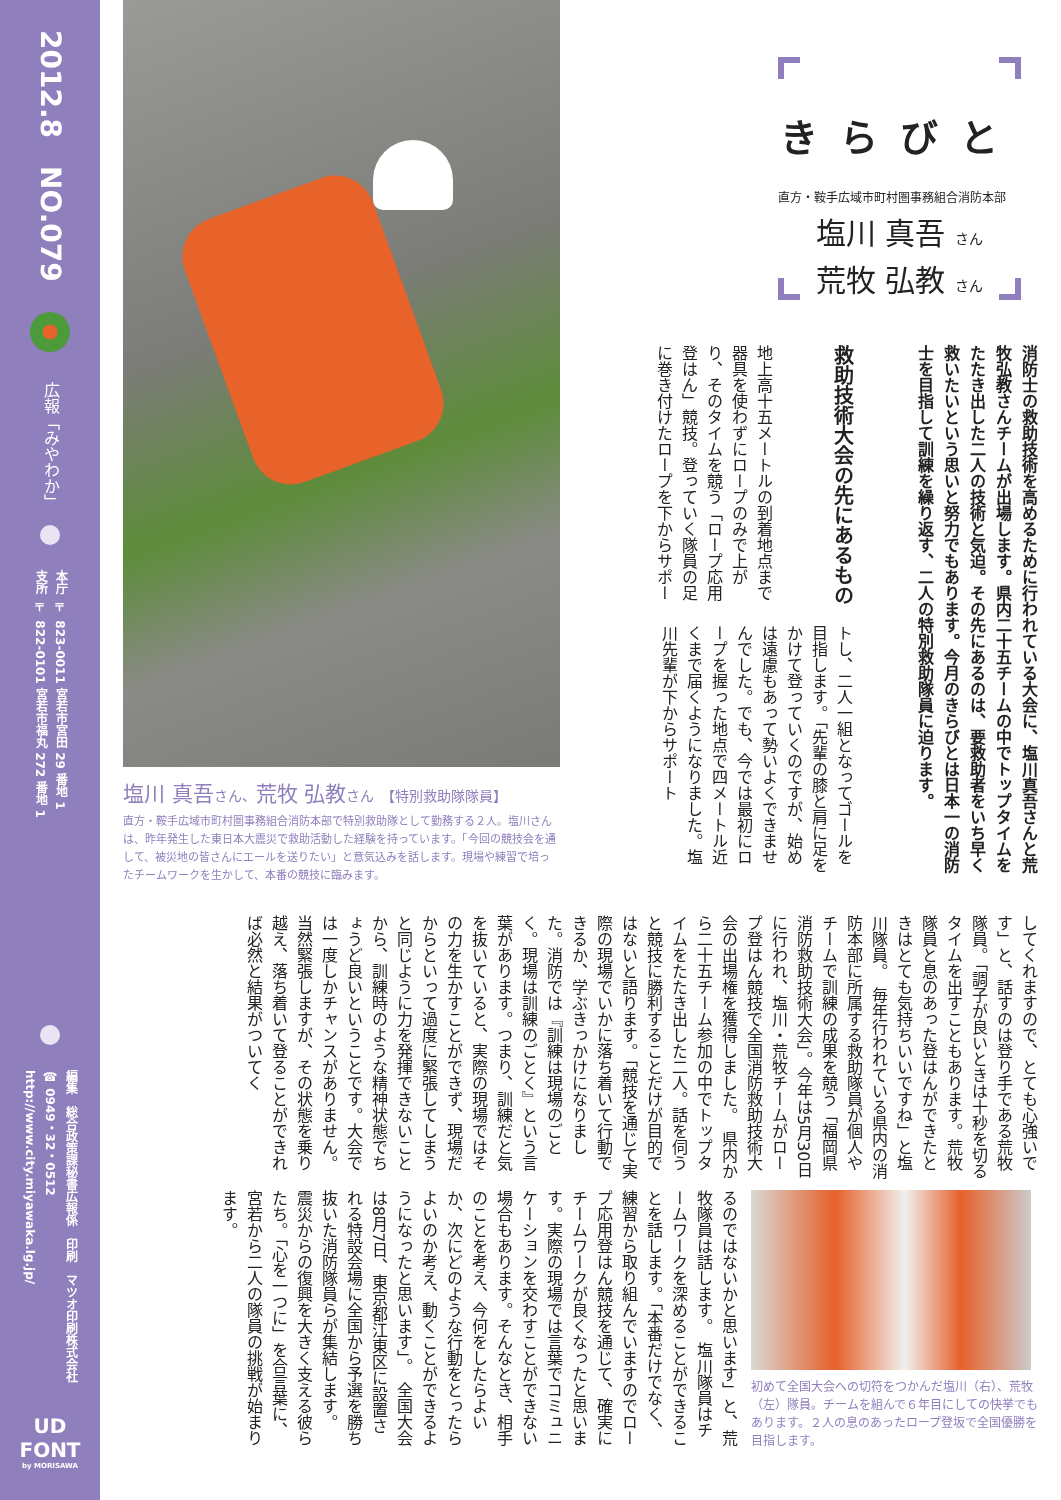きらびと
直方・鞍手広域市町村圏事務組合消防本部
塩川 真吾 さん
荒牧 弘教 さん
消防士の救助技術を高めるために行われている大会に、塩川真吾さんと荒牧弘教さんチームが出場します。県内二十五チームの中でトップタイムをたたき出した二人の技術と気迫。その先にあるのは、要救助者をいち早く救いたいという思いと努力でもあります。今月のきらびとは日本一の消防士を目指して訓練を繰り返す、二人の特別救助隊員に迫ります。
救助技術大会の先にあるもの
地上高十五メートルの到着地点まで器具を使わずにロープのみで上がり、そのタイムを競う「ロープ応用登はん」競技。登っていく隊員の足に巻き付けたロープを下からサポー
トし、二人一組となってゴールを目指します。「先輩の膝と肩に足をかけて登っていくのですが、始めは遠慮もあって勢いよくできませんでした。でも、今では最初にロープを握った地点で四メートル近くまで届くようになりました。塩川先輩が下からサポート
塩川 真吾さん、荒牧 弘教さん 【特別救助隊隊員】
直方・鞍手広域市町村圏事務組合消防本部で特別救助隊として勤務する２人。塩川さんは、昨年発生した東日本大震災で救助活動した経験を持っています。「今回の競技会を通して、被災地の皆さんにエールを送りたい」と意気込みを話します。現場や練習で培ったチームワークを生かして、本番の競技に臨みます。
してくれますので、とても心強いです」と、話すのは登り手である荒牧隊員。「調子が良いときは十秒を切るタイムを出すこともあります。荒牧隊員と息のあった登はんができたときはとても気持ちいいですね」と塩川隊員。　毎年行われている県内の消防本部に所属する救助隊員が個人やチームで訓練の成果を競う「福岡県消防救助技術大会」。今年は5月30日に行われ、塩川・荒牧チームがロープ登はん競技で全国消防救助技術大会の出場権を獲得しました。　県内から二十五チーム参加の中でトップタイムをたたき出した二人。話を伺うと競技に勝利することだけが目的ではないと語ります。「競技を通じて実際の現場でいかに落ち着いて行動できるか、学ぶきっかけになりました。消防では『訓練は現場のごとく。現場は訓練のごとく』という言葉があります。つまり、訓練だと気を抜いていると、実際の現場ではその力を生かすことができず、現場だからといって過度に緊張してしまうと同じように力を発揮できないことから、訓練時のような精神状態でちょうど良いということです。大会では一度しかチャンスがありません。当然緊張しますが、その状態を乗り越え、落ち着いて登ることができれば必然と結果がついてく
初めて全国大会への切符をつかんだ塩川（右）、荒牧（左）隊員。チームを組んで６年目にしての快挙でもあります。２人の息のあったロープ登坂で全国優勝を目指します。
るのではないかと思います」と、荒牧隊員は話します。　塩川隊員はチームワークを深めることができることを話します。「本番だけでなく、練習から取り組んでいますのでロープ応用登はん競技を通じて、確実にチームワークが良くなったと思います。実際の現場では言葉でコミュニケーションを交わすことができない場合もあります。そんなとき、相手のことを考え、今何をしたらよいか、次にどのような行動をとったらよいのか考え、動くことができるようになったと思います」。　全国大会は8月7日、東京都江東区に設置される特設会場に全国から予選を勝ち抜いた消防隊員らが集結します。　震災からの復興を大きく支える彼らたち。「心を一つに」を合言葉に、宮若から二人の隊員の挑戦が始まります。
2012.8　NO.079
広報「みやわか」
本庁 〒 823-0011 宮若市宮田 29 番地 1
支所 〒 822-0101 宮若市福丸 272 番地 1
編集　総合政策課秘書広報係　印刷　マツオ印刷株式会社
☎ 0949・32・0512　http://www.city.miyawaka.lg.jp/
UD
FONT
by MORISAWA